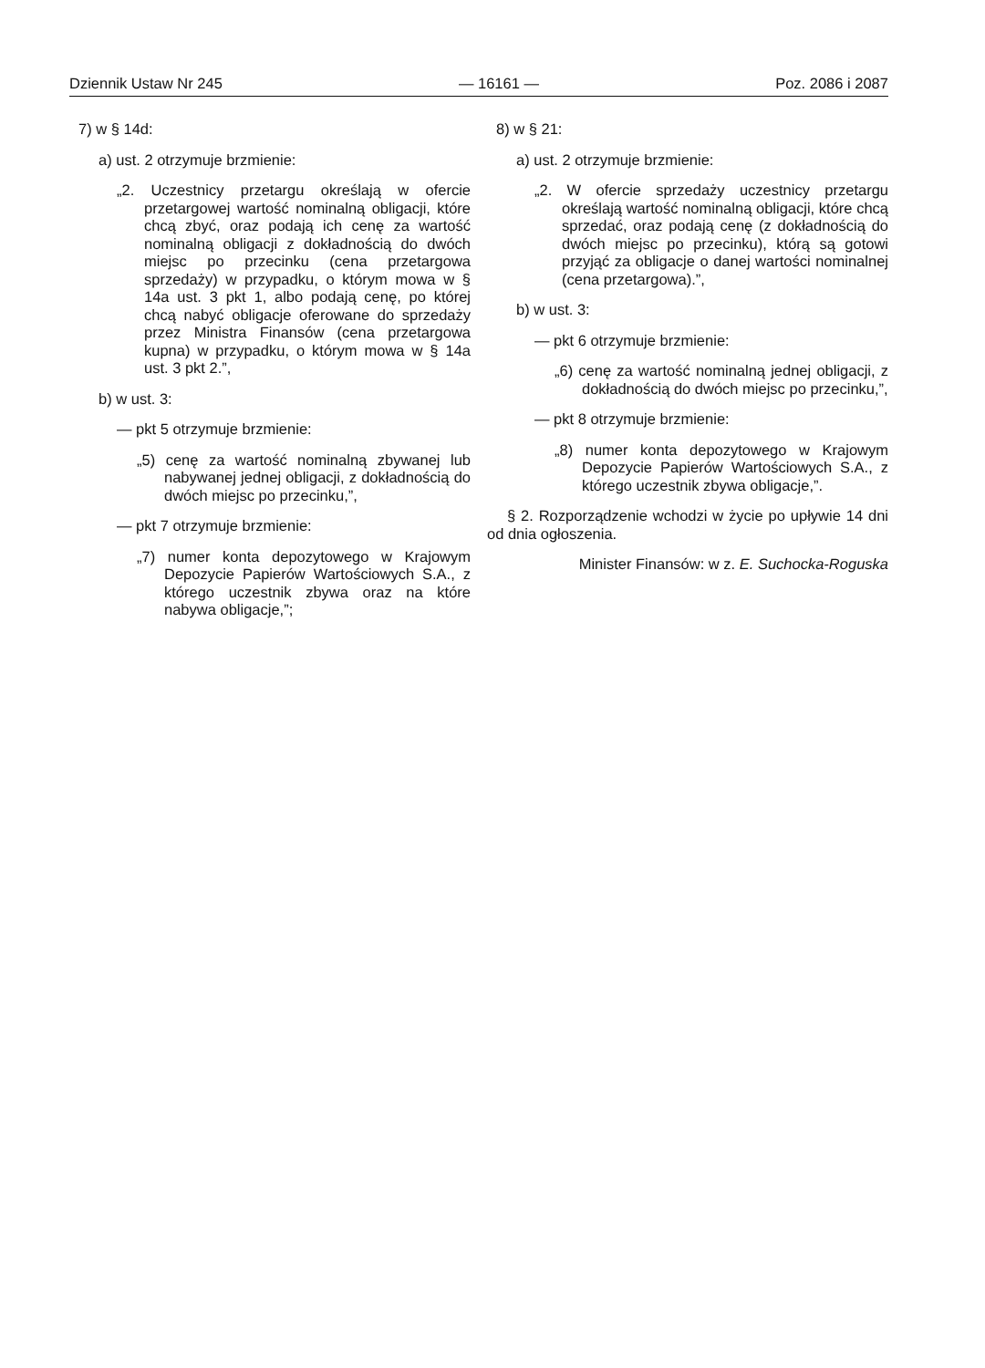Dziennik Ustaw Nr 245 — 16161 — Poz. 2086 i 2087
7) w § 14d:
a) ust. 2 otrzymuje brzmienie:
„2. Uczestnicy przetargu określają w ofercie przetargowej wartość nominalną obligacji, które chcą zbyć, oraz podają ich cenę za wartość nominalną obligacji z dokładnością do dwóch miejsc po przecinku (cena przetargowa sprzedaży) w przypadku, o którym mowa w § 14a ust. 3 pkt 1, albo podają cenę, po której chcą nabyć obligacje oferowane do sprzedaży przez Ministra Finansów (cena przetargowa kupna) w przypadku, o którym mowa w § 14a ust. 3 pkt 2.”,
b) w ust. 3:
— pkt 5 otrzymuje brzmienie:
„5) cenę za wartość nominalną zbywanej lub nabywanej jednej obligacji, z dokładnością do dwóch miejsc po przecinku,”,
— pkt 7 otrzymuje brzmienie:
„7) numer konta depozytowego w Krajowym Depozycie Papierów Wartościowych S.A., z którego uczestnik zbywa oraz na które nabywa obligacje,”;
8) w § 21:
a) ust. 2 otrzymuje brzmienie:
„2. W ofercie sprzedaży uczestnicy przetargu określają wartość nominalną obligacji, które chcą sprzedać, oraz podają cenę (z dokładnością do dwóch miejsc po przecinku), którą są gotowi przyjąć za obligacje o danej wartości nominalnej (cena przetargowa).”,
b) w ust. 3:
— pkt 6 otrzymuje brzmienie:
„6) cenę za wartość nominalną jednej obligacji, z dokładnością do dwóch miejsc po przecinku,”,
— pkt 8 otrzymuje brzmienie:
„8) numer konta depozytowego w Krajowym Depozycie Papierów Wartościowych S.A., z którego uczestnik zbywa obligacje,”.
§ 2. Rozporządzenie wchodzi w życie po upływie 14 dni od dnia ogłoszenia.
Minister Finansów: w z. E. Suchocka-Roguska